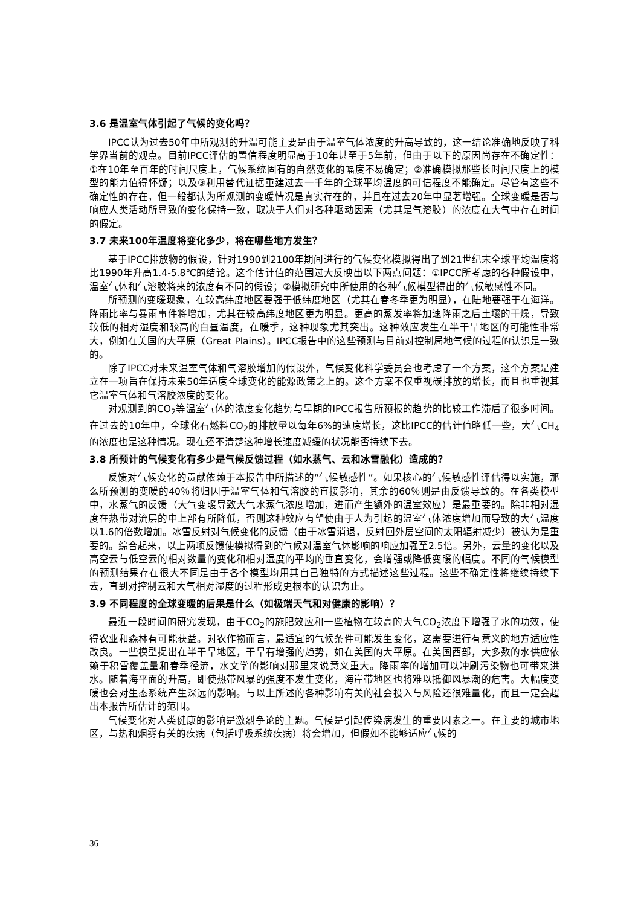3.6 是温室气体引起了气候的变化吗？
IPCC认为过去50年中所观测的升温可能主要是由于温室气体浓度的升高导致的，这一结论准确地反映了科学界当前的观点。目前IPCC评估的置信程度明显高于10年甚至于5年前，但由于以下的原因尚存在不确定性：①在10年至百年的时间尺度上，气候系统固有的自然变化的幅度不易确定；②准确模拟那些长时间尺度上的模型的能力值得怀疑；以及③利用替代证据重建过去一千年的全球平均温度的可信程度不能确定。尽管有这些不确定性的存在，但一般都认为所观测的变暖情况是真实存在的，并且在过去20年中显著增强。全球变暖是否与响应人类活动所导致的变化保持一致，取决于人们对各种驱动因素（尤其是气溶胶）的浓度在大气中存在时间的假定。
3.7 未来100年温度将变化多少，将在哪些地方发生？
基于IPCC排放物的假设，针对1990到2100年期间进行的气候变化模拟得出了到21世纪末全球平均温度将比1990年升高1.4-5.8℃的结论。这个估计值的范围过大反映出以下两点问题：①IPCC所考虑的各种假设中，温室气体和气溶胶将来的浓度有不同的假设；②模拟研究中所使用的各种气候模型得出的气候敏感性不同。
所预测的变暖现象，在较高纬度地区要强于低纬度地区（尤其在春冬季更为明显），在陆地要强于在海洋。降雨比率与暴雨事件将增加，尤其在较高纬度地区更为明显。更高的蒸发率将加速降雨之后土壤的干燥，导致较低的相对湿度和较高的白昼温度，在暖季，这种现象尤其突出。这种效应发生在半干旱地区的可能性非常大，例如在美国的大平原（Great Plains）。IPCC报告中的这些预测与目前对控制局地气候的过程的认识是一致的。
除了IPCC对未来温室气体和气溶胶增加的假设外，气候变化科学委员会也考虑了一个方案，这个方案是建立在一项旨在保持未来50年适度全球变化的能源政策之上的。这个方案不仅重视碳排放的增长，而且也重视其它温室气体和气溶胶浓度的变化。
对观测到的CO<sub>2</sub>等温室气体的浓度变化趋势与早期的IPCC报告所预报的趋势的比较工作滞后了很多时间。在过去的10年中，全球化石燃料CO<sub>2</sub>的排放量以每年6%的速度增长，这比IPCC的估计值略低一些，大气CH<sub>4</sub>的浓度也是这种情况。现在还不清楚这种增长速度减缓的状况能否持续下去。
3.8 所预计的气候变化有多少是气候反馈过程（如水蒸气、云和冰雪融化）造成的？
反馈对气候变化的贡献依赖于本报告中所描述的“气候敏感性”。如果核心的气候敏感性评估得以实施，那么所预测的变暖的40％将归因于温室气体和气溶胶的直接影响，其余的60％则是由反馈导致的。在各类模型中，水蒸气的反馈（大气变暖导致大气水蒸气浓度增加，进而产生额外的温室效应）是最重要的。除非相对湿度在热带对流层的中上部有所降低，否则这种效应有望使由于人为引起的温室气体浓度增加而导致的大气温度以1.6的倍数增加。冰雪反射对气候变化的反馈（由于冰雪消退，反射回外层空间的太阳辐射减少）被认为是重要的。综合起来，以上两项反馈使模拟得到的气候对温室气体影响的响应加强至2.5倍。另外，云量的变化以及高空云与低空云的相对数量的变化和相对湿度的平均的垂直变化，会增强或降低变暖的幅度。不同的气候模型的预测结果存在很大不同是由于各个模型均用其自己独特的方式描述这些过程。这些不确定性将继续持续下去，直到对控制云和大气相对湿度的过程形成更根本的认识为止。
3.9 不同程度的全球变暖的后果是什么（如极端天气和对健康的影响）？
最近一段时间的研究发现，由于CO<sub>2</sub>的施肥效应和一些植物在较高的大气CO<sub>2</sub>浓度下增强了水的功效，使得农业和森林有可能获益。对农作物而言，最适宜的气候条件可能发生变化，这需要进行有意义的地方适应性改良。一些模型提出在半干旱地区，干旱有增强的趋势，如在美国的大平原。在美国西部，大多数的水供应依赖于积雪覆盖量和春季径流，水文学的影响对那里来说意义重大。降雨率的增加可以冲刷污染物也可带来洪水。随着海平面的升高，即使热带风暴的强度不发生变化，海岸带地区也将难以抵御风暴潮的危害。大幅度变暖也会对生态系统产生深远的影响。与以上所述的各种影响有关的社会投入与风险还很难量化，而且一定会超出本报告所估计的范围。
气候变化对人类健康的影响是激烈争论的主题。气候是引起传染病发生的重要因素之一。在主要的城市地区，与热和烟雾有关的疾病（包括呼吸系统疾病）将会增加，但假如不能够适应气候的
36